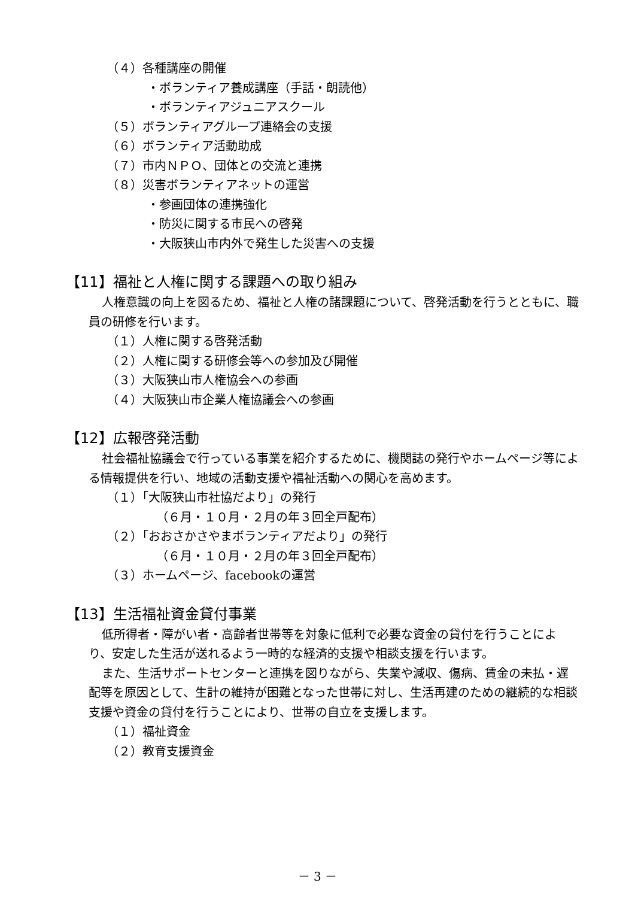（４）各種講座の開催
・ボランティア養成講座（手話・朗読他）
・ボランティアジュニアスクール
（５）ボランティアグループ連絡会の支援
（６）ボランティア活動助成
（７）市内ＮＰＯ、団体との交流と連携
（８）災害ボランティアネットの運営
・参画団体の連携強化
・防災に関する市民への啓発
・大阪狭山市内外で発生した災害への支援
【11】福祉と人権に関する課題への取り組み
人権意識の向上を図るため、福祉と人権の諸課題について、啓発活動を行うとともに、職員の研修を行います。
（１）人権に関する啓発活動
（２）人権に関する研修会等への参加及び開催
（３）大阪狭山市人権協会への参画
（４）大阪狭山市企業人権協議会への参画
【12】広報啓発活動
社会福祉協議会で行っている事業を紹介するために、機関誌の発行やホームページ等による情報提供を行い、地域の活動支援や福祉活動への関心を高めます。
（１）「大阪狭山市社協だより」の発行
（６月・１０月・２月の年３回全戸配布）
（２）「おおさかさやまボランティアだより」の発行
（６月・１０月・２月の年３回全戸配布）
（３）ホームページ、facebookの運営
【13】生活福祉資金貸付事業
低所得者・障がい者・高齢者世帯等を対象に低利で必要な資金の貸付を行うことにより、安定した生活が送れるよう一時的な経済的支援や相談支援を行います。
また、生活サポートセンターと連携を図りながら、失業や減収、傷病、賃金の未払・遅配等を原因として、生計の維持が困難となった世帯に対し、生活再建のための継続的な相談支援や資金の貸付を行うことにより、世帯の自立を支援します。
（１）福祉資金
（２）教育支援資金
－ 3 －